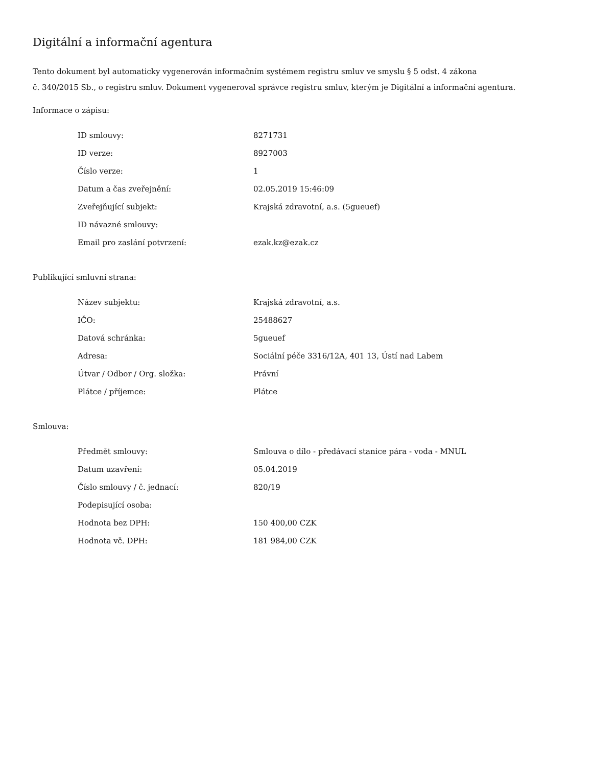Digitální a informační agentura
Tento dokument byl automaticky vygenerován informačním systémem registru smluv ve smyslu § 5 odst. 4 zákona
č. 340/2015 Sb., o registru smluv. Dokument vygeneroval správce registru smluv, kterým je Digitální a informační agentura.
Informace o zápisu:
| ID smlouvy: | 8271731 |
| ID verze: | 8927003 |
| Číslo verze: | 1 |
| Datum a čas zveřejnění: | 02.05.2019 15:46:09 |
| Zveřejňující subjekt: | Krajská zdravotní, a.s. (5gueuef) |
| ID návazné smlouvy: | |
| Email pro zaslání potvrzení: | ezak.kz@ezak.cz |
Publikující smluvní strana:
| Název subjektu: | Krajská zdravotní, a.s. |
| IČO: | 25488627 |
| Datová schránka: | 5gueuef |
| Adresa: | Sociální péče 3316/12A, 401 13, Ústí nad Labem |
| Útvar / Odbor / Org. složka: | Právní |
| Plátce / příjemce: | Plátce |
Smlouva:
| Předmět smlouvy: | Smlouva o dílo - předávací stanice pára - voda - MNUL |
| Datum uzavření: | 05.04.2019 |
| Číslo smlouvy / č. jednací: | 820/19 |
| Podepisující osoba: | |
| Hodnota bez DPH: | 150 400,00 CZK |
| Hodnota vč. DPH: | 181 984,00 CZK |